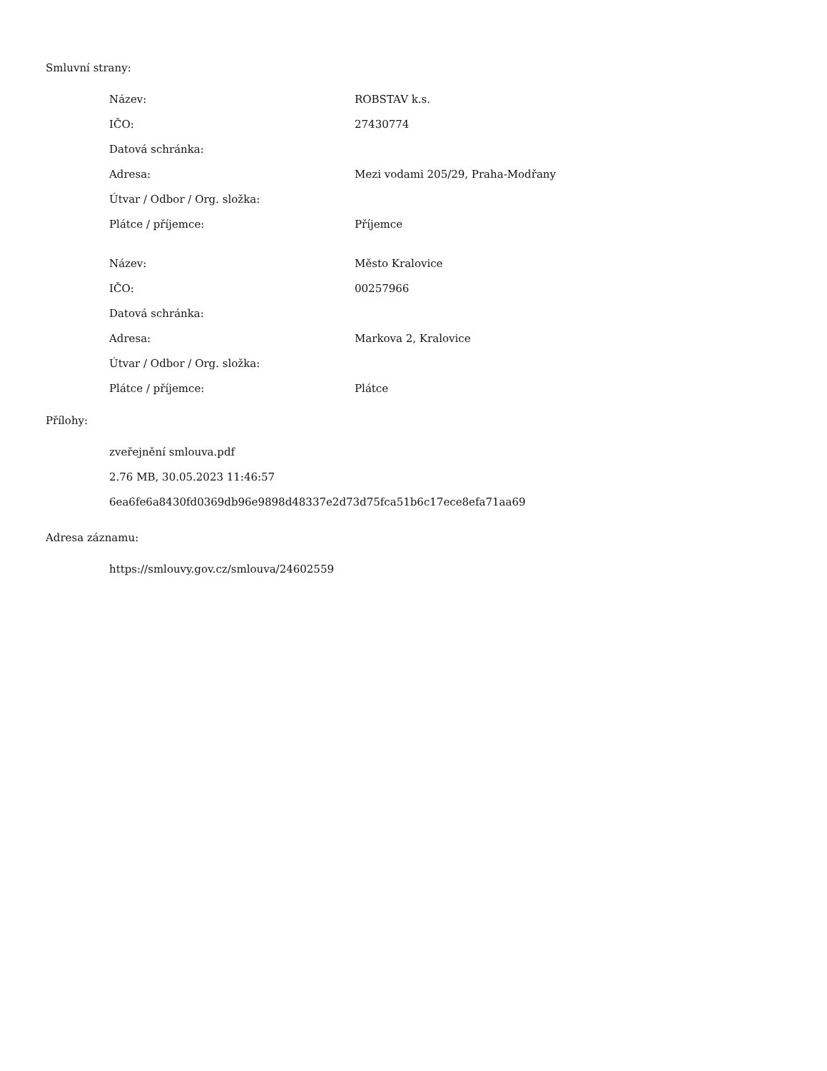Smluvní strany:
| Název: | ROBSTAV k.s. |
| IČO: | 27430774 |
| Datová schránka: | |
| Adresa: | Mezi vodami 205/29, Praha-Modřany |
| Útvar / Odbor / Org. složka: | |
| Plátce / příjemce: | Příjemce |
| Název: | Město Kralovice |
| IČO: | 00257966 |
| Datová schránka: | |
| Adresa: | Markova 2, Kralovice |
| Útvar / Odbor / Org. složka: | |
| Plátce / příjemce: | Plátce |
Přílohy:
zveřejnění smlouva.pdf
2.76 MB, 30.05.2023 11:46:57
6ea6fe6a8430fd0369db96e9898d48337e2d73d75fca51b6c17ece8efa71aa69
Adresa záznamu:
https://smlouvy.gov.cz/smlouva/24602559